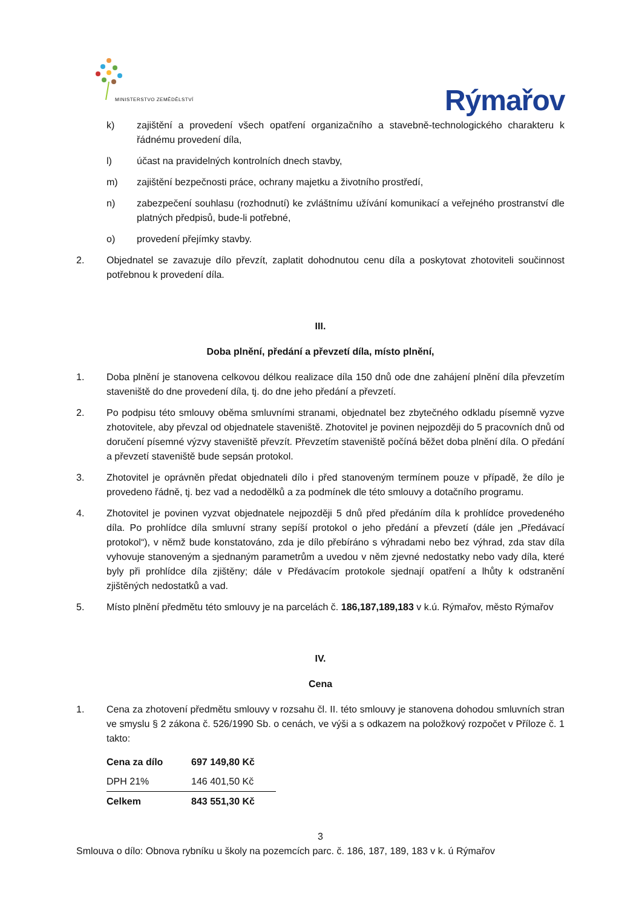MINISTERSTVO ZEMĚDĚLSTVÍ
Rýmařov
k) zajištění a provedení všech opatření organizačního a stavebně-technologického charakteru k řádnému provedení díla,
l) účast na pravidelných kontrolních dnech stavby,
m) zajištění bezpečnosti práce, ochrany majetku a životního prostředí,
n) zabezpečení souhlasu (rozhodnutí) ke zvláštnímu užívání komunikací a veřejného prostranství dle platných předpisů, bude-li potřebné,
o) provedení přejímky stavby.
2. Objednatel se zavazuje dílo převzít, zaplatit dohodnutou cenu díla a poskytovat zhotoviteli součinnost potřebnou k provedení díla.
III.
Doba plnění, předání a převzetí díla, místo plnění,
1. Doba plnění je stanovena celkovou délkou realizace díla 150 dnů ode dne zahájení plnění díla převzetím staveniště do dne provedení díla, tj. do dne jeho předání a převzetí.
2. Po podpisu této smlouvy oběma smluvními stranami, objednatel bez zbytečného odkladu písemně vyzve zhotovitele, aby převzal od objednatele staveniště. Zhotovitel je povinen nejpozději do 5 pracovních dnů od doručení písemné výzvy staveniště převzít. Převzetím staveniště počíná běžet doba plnění díla. O předání a převzetí staveniště bude sepsán protokol.
3. Zhotovitel je oprávněn předat objednateli dílo i před stanoveným termínem pouze v případě, že dílo je provedeno řádně, tj. bez vad a nedodělků a za podmínek dle této smlouvy a dotačního programu.
4. Zhotovitel je povinen vyzvat objednatele nejpozději 5 dnů před předáním díla k prohlídce provedeného díla. Po prohlídce díla smluvní strany sepíší protokol o jeho předání a převzetí (dále jen „Předávací protokol“), v němž bude konstatováno, zda je dílo přebíráno s výhradami nebo bez výhrad, zda stav díla vyhovuje stanoveným a sjednaným parametrům a uvedou v něm zjevné nedostatky nebo vady díla, které byly při prohlídce díla zjištěny; dále v Předávacím protokole sjednají opatření a lhůty k odstranění zjištěných nedostatků a vad.
5. Místo plnění předmětu této smlouvy je na parcelách č. 186,187,189,183 v k.ú. Rýmařov, město Rýmařov
IV.
Cena
1. Cena za zhotovení předmětu smlouvy v rozsahu čl. II. této smlouvy je stanovena dohodou smluvních stran ve smyslu § 2 zákona č. 526/1990 Sb. o cenách, ve výši a s odkazem na položkový rozpočet v Příloze č. 1 takto:
| Cena za dílo | 697 149,80 Kč |
| DPH 21% | 146 401,50 Kč |
| Celkem | 843 551,30 Kč |
3
Smlouva o dílo: Obnova rybníku u školy na pozemcích parc. č. 186, 187, 189, 183 v k. ú Rýmařov